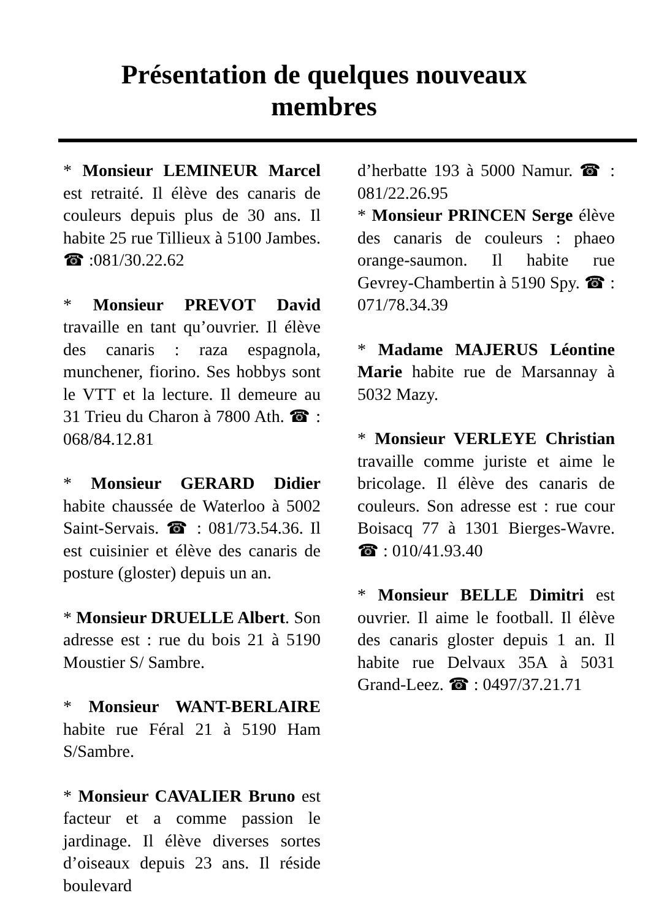Présentation de quelques nouveaux
membres
* Monsieur LEMINEUR Marcel est retraité. Il élève des canaris de couleurs depuis plus de 30 ans. Il habite 25 rue Tillieux à 5100 Jambes. ☎ :081/30.22.62
* Monsieur PREVOT David travaille en tant qu’ouvrier. Il élève des canaris : raza espagnola, munchener, fiorino. Ses hobbys sont le VTT et la lecture. Il demeure au 31 Trieu du Charon à 7800 Ath. ☎ : 068/84.12.81
* Monsieur GERARD Didier habite chaussée de Waterloo à 5002 Saint-Servais. ☎ : 081/73.54.36. Il est cuisinier et élève des canaris de posture (gloster) depuis un an.
* Monsieur DRUELLE Albert. Son adresse est : rue du bois 21 à 5190 Moustier S/ Sambre.
* Monsieur WANT-BERLAIRE habite rue Féral 21 à 5190 Ham S/Sambre.
* Monsieur CAVALIER Bruno est facteur et a comme passion le jardinage. Il élève diverses sortes d’oiseaux depuis 23 ans. Il réside boulevard
d’herbatte 193 à 5000 Namur. ☎ : 081/22.26.95
* Monsieur PRINCEN Serge élève des canaris de couleurs : phaeo orange-saumon. Il habite rue Gevrey-Chambertin à 5190 Spy. ☎ : 071/78.34.39
* Madame MAJERUS Léontine Marie habite rue de Marsannay à 5032 Mazy.
* Monsieur VERLEYE Christian travaille comme juriste et aime le bricolage. Il élève des canaris de couleurs. Son adresse est : rue cour Boisacq 77 à 1301 Bierges-Wavre. ☎ : 010/41.93.40
* Monsieur BELLE Dimitri est ouvrier. Il aime le football. Il élève des canaris gloster depuis 1 an. Il habite rue Delvaux 35A à 5031 Grand-Leez. ☎ : 0497/37.21.71